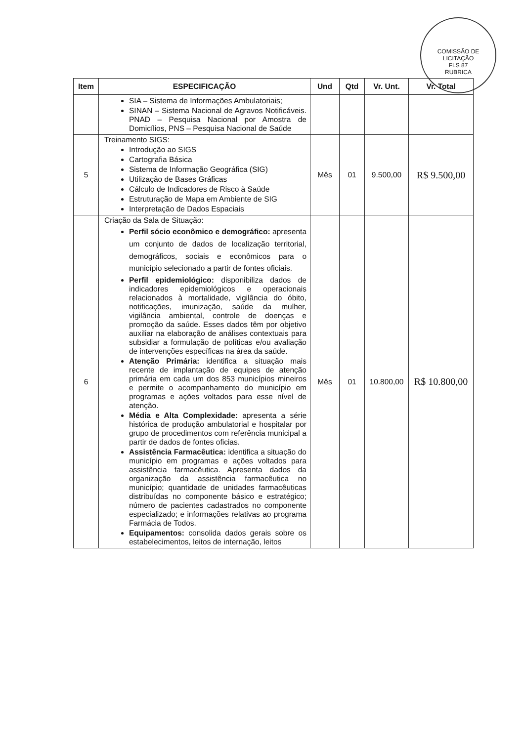COMISSÃO DE LICITAÇÃO
FLS 87
RUBRICA
| Item | ESPECIFICAÇÃO | Und | Qtd | Vr. Unt. | Vr. Total |
| --- | --- | --- | --- | --- | --- |
| | SIA – Sistema de Informações Ambulatoriais; SINAN – Sistema Nacional de Agravos Notificáveis. PNAD – Pesquisa Nacional por Amostra de Domicílios, PNS – Pesquisa Nacional de Saúde | | | | |
| 5 | Treinamento SIGS: Introdução ao SIGS Cartografia Básica Sistema de Informação Geográfica (SIG) Utilização de Bases Gráficas Cálculo de Indicadores de Risco à Saúde Estruturação de Mapa em Ambiente de SIG Interpretação de Dados Espaciais | Mês | 01 | 9.500,00 | R$ 9.500,00 |
| 6 | Criação da Sala de Situação: Perfil sócio econômico e demográfico: apresenta um conjunto de dados de localização territorial, demográficos, sociais e econômicos para o município selecionado a partir de fontes oficiais. Perfil epidemiológico: disponibiliza dados de indicadores epidemiológicos e operacionais relacionados à mortalidade, vigilância do óbito, notificações, imunização, saúde da mulher, vigilância ambiental, controle de doenças e promoção da saúde. Esses dados têm por objetivo auxiliar na elaboração de análises contextuais para subsidiar a formulação de políticas e/ou avaliação de intervenções específicas na área da saúde. Atenção Primária: identifica a situação mais recente de implantação de equipes de atenção primária em cada um dos 853 municípios mineiros e permite o acompanhamento do município em programas e ações voltados para esse nível de atenção. Média e Alta Complexidade: apresenta a série histórica de produção ambulatorial e hospitalar por grupo de procedimentos com referência municipal a partir de dados de fontes oficias. Assistência Farmacêutica: identifica a situação do município em programas e ações voltados para assistência farmacêutica. Apresenta dados da organização da assistência farmacêutica no município; quantidade de unidades farmacêuticas distribuídas no componente básico e estratégico; número de pacientes cadastrados no componente especializado; e informações relativas ao programa Farmácia de Todos. Equipamentos: consolida dados gerais sobre os estabelecimentos, leitos de internação, leitos | Mês | 01 | 10.800,00 | R$ 10.800,00 |